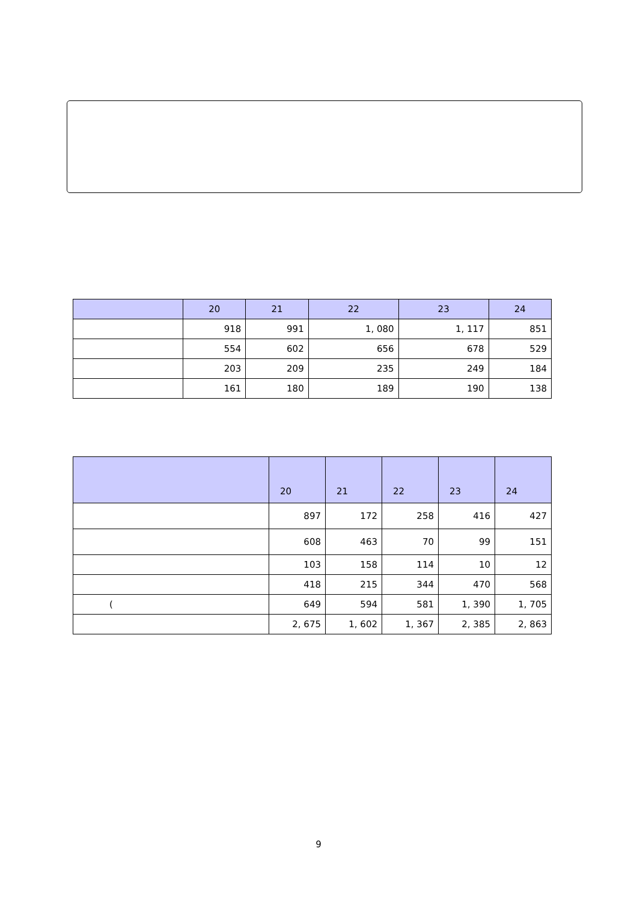| | 20 | 21 | 22 | 23 | 24 |
| --- | --- | --- | --- | --- | --- |
| | 918 | 991 | 1, 080 | 1, 117 | 851 |
| | 554 | 602 | 656 | 678 | 529 |
| | 203 | 209 | 235 | 249 | 184 |
| | 161 | 180 | 189 | 190 | 138 |
| | 20 | 21 | 22 | 23 | 24 |
| --- | --- | --- | --- | --- | --- |
| | 897 | 172 | 258 | 416 | 427 |
| | 608 | 463 | 70 | 99 | 151 |
| | 103 | 158 | 114 | 10 | 12 |
| | 418 | 215 | 344 | 470 | 568 |
| ( | 649 | 594 | 581 | 1, 390 | 1, 705 |
| | 2, 675 | 1, 602 | 1, 367 | 2, 385 | 2, 863 |
9